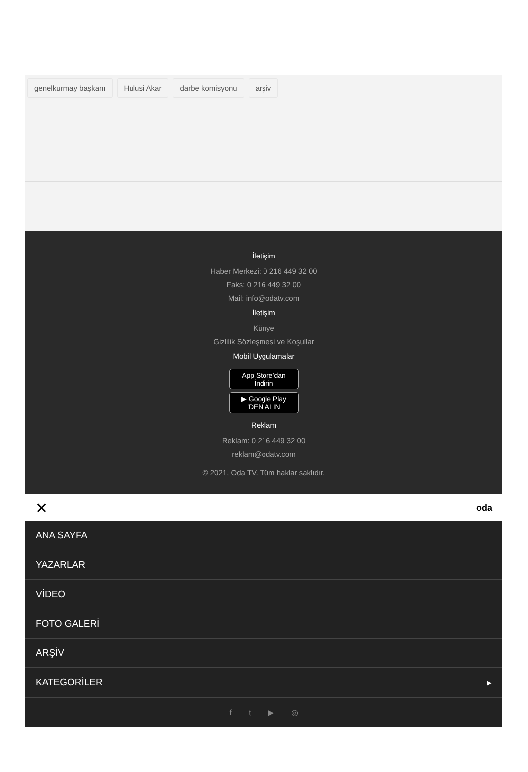genelkurmay başkanı Hulusi Akar darbe komisyonu arşiv
İletişim
Haber Merkezi: 0 216 449 32 00
Faks: 0 216 449 32 00
Mail: info@odatv.com
İletişim
Künye
Gizlilik Sözleşmesi ve Koşullar
Mobil Uygulamalar
App Store’dan
İndirin
▶ Google Play
'DEN ALIN
Reklam
Reklam: 0 216 449 32 00
reklam@odatv.com
© 2021, Oda TV. Tüm haklar saklıdır.
✕ oda
ANA SAYFA
YAZARLAR
VİDEO
FOTO GALERİ
ARŞİV
KATEGORİLER ▸
f t ▶ ◎